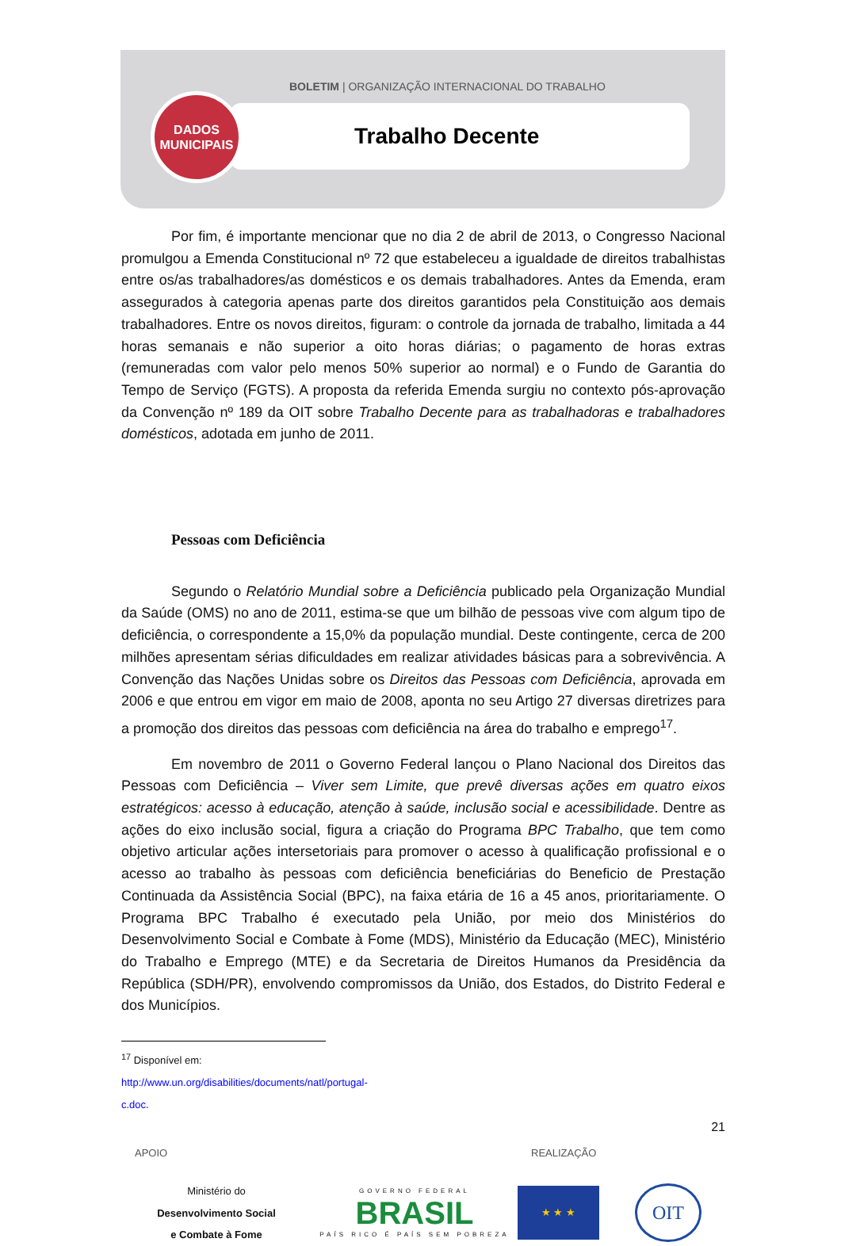DADOS
MUNICIPAIS
BOLETIM | ORGANIZAÇÃO INTERNACIONAL DO TRABALHO
Trabalho Decente
Por fim, é importante mencionar que no dia 2 de abril de 2013, o Congresso Nacional promulgou a Emenda Constitucional nº 72 que estabeleceu a igualdade de direitos trabalhistas entre os/as trabalhadores/as domésticos e os demais trabalhadores. Antes da Emenda, eram assegurados à categoria apenas parte dos direitos garantidos pela Constituição aos demais trabalhadores. Entre os novos direitos, figuram: o controle da jornada de trabalho, limitada a 44 horas semanais e não superior a oito horas diárias; o pagamento de horas extras (remuneradas com valor pelo menos 50% superior ao normal) e o Fundo de Garantia do Tempo de Serviço (FGTS). A proposta da referida Emenda surgiu no contexto pós-aprovação da Convenção nº 189 da OIT sobre Trabalho Decente para as trabalhadoras e trabalhadores domésticos, adotada em junho de 2011.
Pessoas com Deficiência
Segundo o Relatório Mundial sobre a Deficiência publicado pela Organização Mundial da Saúde (OMS) no ano de 2011, estima-se que um bilhão de pessoas vive com algum tipo de deficiência, o correspondente a 15,0% da população mundial. Deste contingente, cerca de 200 milhões apresentam sérias dificuldades em realizar atividades básicas para a sobrevivência. A Convenção das Nações Unidas sobre os Direitos das Pessoas com Deficiência, aprovada em 2006 e que entrou em vigor em maio de 2008, aponta no seu Artigo 27 diversas diretrizes para a promoção dos direitos das pessoas com deficiência na área do trabalho e emprego<sup>17</sup>.
Em novembro de 2011 o Governo Federal lançou o Plano Nacional dos Direitos das Pessoas com Deficiência – Viver sem Limite, que prevê diversas ações em quatro eixos estratégicos: acesso à educação, atenção à saúde, inclusão social e acessibilidade. Dentre as ações do eixo inclusão social, figura a criação do Programa BPC Trabalho, que tem como objetivo articular ações intersetoriais para promover o acesso à qualificação profissional e o acesso ao trabalho às pessoas com deficiência beneficiárias do Beneficio de Prestação Continuada da Assistência Social (BPC), na faixa etária de 16 a 45 anos, prioritariamente. O Programa BPC Trabalho é executado pela União, por meio dos Ministérios do Desenvolvimento Social e Combate à Fome (MDS), Ministério da Educação (MEC), Ministério do Trabalho e Emprego (MTE) e da Secretaria de Direitos Humanos da Presidência da República (SDH/PR), envolvendo compromissos da União, dos Estados, do Distrito Federal e dos Municípios.
<sup>17</sup> Disponível em: http://www.un.org/disabilities/documents/natl/portugal-c.doc.
21
APOIO REALIZAÇÃO
Ministério do
Desenvolvimento Social
e Combate à Fome
GOVERNO FEDERAL
BRASIL
PAÍS RICO É PAÍS SEM POBREZA
★ ★ ★
OIT